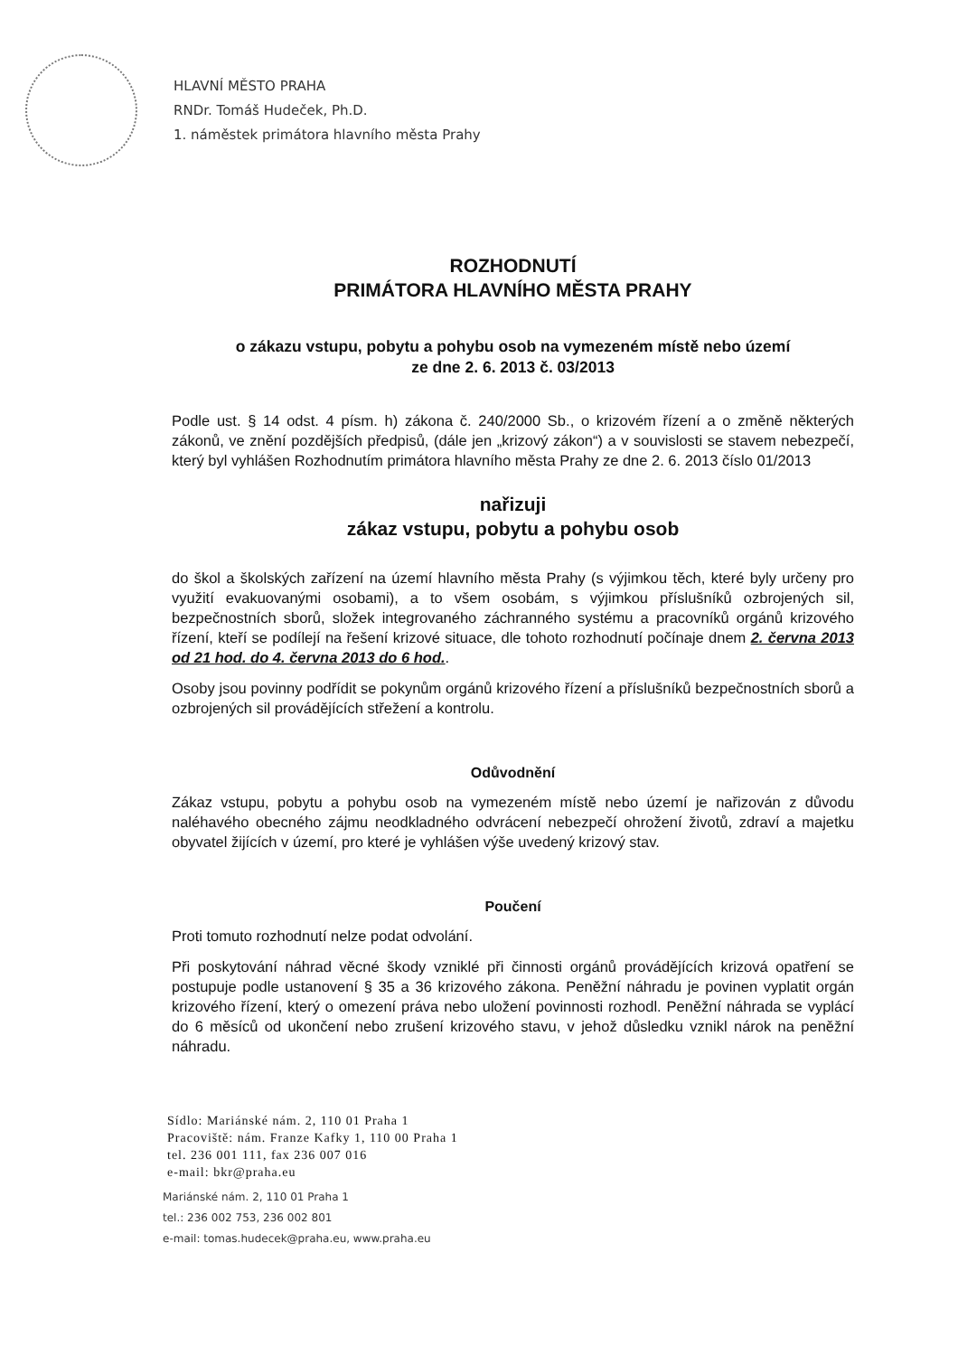HLAVNÍ MĚSTO PRAHA
RNDr. Tomáš Hudeček, Ph.D.
1. náměstek primátora hlavního města Prahy
ROZHODNUTÍ
PRIMÁTORA HLAVNÍHO MĚSTA PRAHY
o zákazu vstupu, pobytu a pohybu osob na vymezeném místě nebo území
ze dne 2. 6. 2013 č. 03/2013
Podle ust. § 14 odst. 4 písm. h) zákona č. 240/2000 Sb., o krizovém řízení a o změně některých zákonů, ve znění pozdějších předpisů, (dále jen „krizový zákon“) a v souvislosti se stavem nebezpečí, který byl vyhlášen Rozhodnutím primátora hlavního města Prahy ze dne 2. 6. 2013 číslo 01/2013
nařizuji
zákaz vstupu, pobytu a pohybu osob
do škol a školských zařízení na území hlavního města Prahy (s výjimkou těch, které byly určeny pro využití evakuovanými osobami), a to všem osobám, s výjimkou příslušníků ozbrojených sil, bezpečnostních sborů, složek integrovaného záchranného systému a pracovníků orgánů krizového řízení, kteří se podílejí na řešení krizové situace, dle tohoto rozhodnutí počínaje dnem 2. června 2013 od 21 hod. do 4. června 2013 do 6 hod..
Osoby jsou povinny podřídit se pokynům orgánů krizového řízení a příslušníků bezpečnostních sborů a ozbrojených sil provádějících střežení a kontrolu.
Odůvodnění
Zákaz vstupu, pobytu a pohybu osob na vymezeném místě nebo území je nařizován z důvodu naléhavého obecného zájmu neodkladného odvrácení nebezpečí ohrožení životů, zdraví a majetku obyvatel žijících v území, pro které je vyhlášen výše uvedený krizový stav.
Poučení
Proti tomuto rozhodnutí nelze podat odvolání.
Při poskytování náhrad věcné škody vzniklé při činnosti orgánů provádějících krizová opatření se postupuje podle ustanovení § 35 a 36 krizového zákona. Peněžní náhradu je povinen vyplatit orgán krizového řízení, který o omezení práva nebo uložení povinnosti rozhodl. Peněžní náhrada se vyplácí do 6 měsíců od ukončení nebo zrušení krizového stavu, v jehož důsledku vznikl nárok na peněžní náhradu.
Sídlo: Mariánské nám. 2, 110 01 Praha 1
Pracoviště: nám. Franze Kafky 1, 110 00 Praha 1
tel. 236 001 111, fax 236 007 016
e-mail: bkr@praha.eu
Mariánské nám. 2, 110 01 Praha 1
tel.: 236 002 753, 236 002 801
e-mail: tomas.hudecek@praha.eu, www.praha.eu